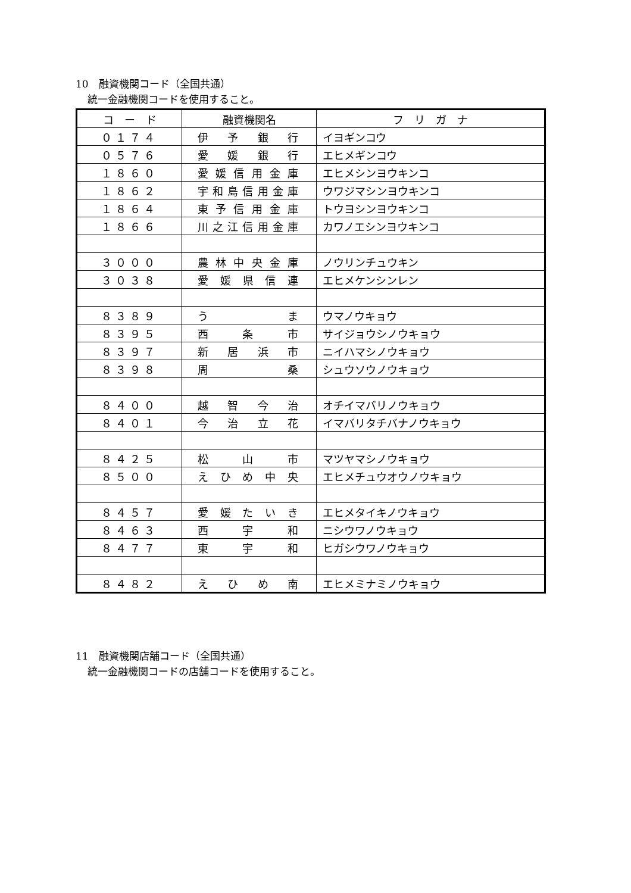10　融資機関コード（全国共通）
統一金融機関コードを使用すること。
| コ ー ド | 融資機関名 | フ リ ガ ナ |
| --- | --- | --- |
| ０１７４ | 伊 予 銀 行 | イヨギンコウ |
| ０５７６ | 愛 媛 銀 行 | エヒメギンコウ |
| １８６０ | 愛媛信用金庫 | エヒメシンヨウキンコ |
| １８６２ | 宇和島信用金庫 | ウワジマシンヨウキンコ |
| １８６４ | 東予信用金庫 | トウヨシンヨウキンコ |
| １８６６ | 川之江信用金庫 | カワノエシンヨウキンコ |
| ３０００ | 農林中央金庫 | ノウリンチュウキン |
| ３０３８ | 愛媛県信連 | エヒメケンシンレン |
| ８３８９ | う ま | ウマノウキョウ |
| ８３９５ | 西 条 市 | サイジョウシノウキョウ |
| ８３９７ | 新 居 浜 市 | ニイハマシノウキョウ |
| ８３９８ | 周 桑 | シュウソウノウキョウ |
| ８４００ | 越 智 今 治 | オチイマバリノウキョウ |
| ８４０１ | 今 治 立 花 | イマバリタチバナノウキョウ |
| ８４２５ | 松 山 市 | マツヤマシノウキョウ |
| ８５００ | え ひ め 中 央 | エヒメチュウオウノウキョウ |
| ８４５７ | 愛 媛 た い き | エヒメタイキノウキョウ |
| ８４６３ | 西 宇 和 | ニシウワノウキョウ |
| ８４７７ | 東 宇 和 | ヒガシウワノウキョウ |
| ８４８２ | え ひ め 南 | エヒメミナミノウキョウ |
11　融資機関店舗コード（全国共通）
統一金融機関コードの店舗コードを使用すること。